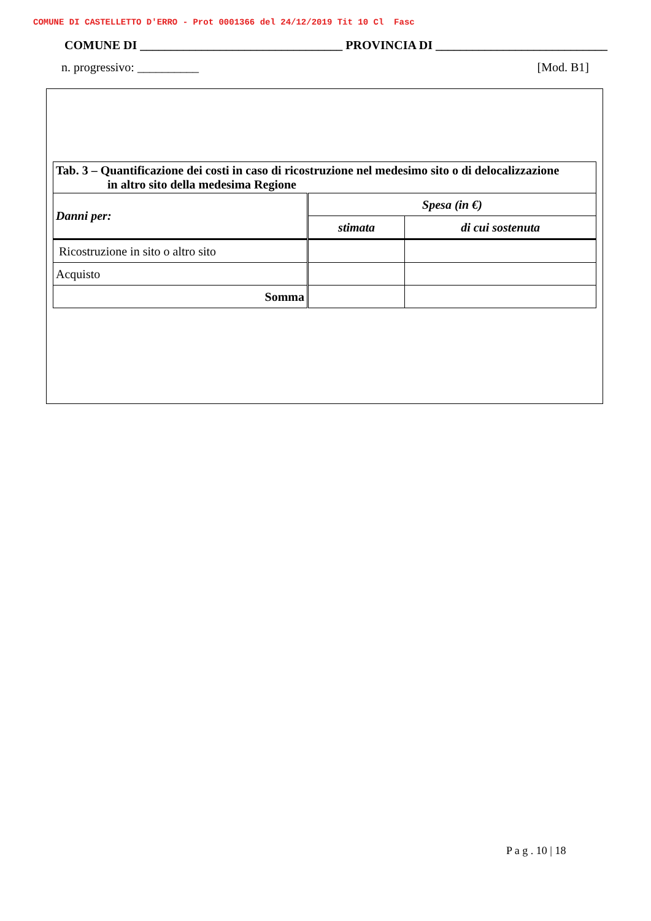COMUNE DI CASTELLETTO D'ERRO - Prot 0001366 del 24/12/2019 Tit 10 Cl Fasc
COMUNE DI _________________________________ PROVINCIA DI ____________________________
n. progressivo: __________ [Mod. B1]
| Tab. 3 – Quantificazione dei costi in caso di ricostruzione nel medesimo sito o di delocalizzazione in altro sito della medesima Regione | | |
| --- | --- | --- |
| Danni per: | Spesa (in €) | |
| | stimata | di cui sostenuta |
| Ricostruzione in sito o altro sito | | |
| Acquisto | | |
| Somma | | |
P a g . 10 | 18